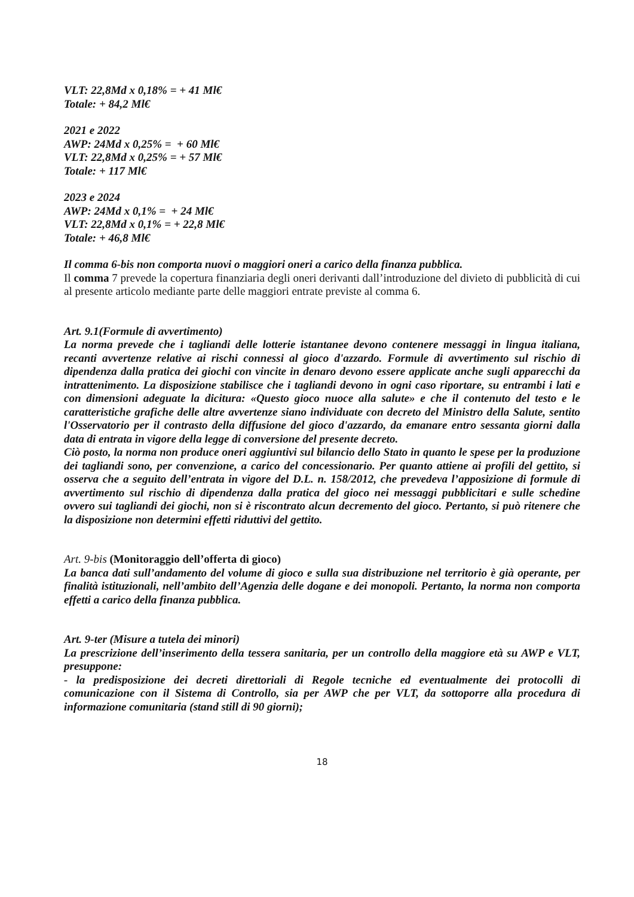VLT: 22,8Md x 0,18% = + 41 Ml€
Totale: + 84,2 Ml€
2021 e 2022
AWP: 24Md x 0,25% = + 60 Ml€
VLT: 22,8Md x 0,25% = + 57 Ml€
Totale: + 117 Ml€
2023 e 2024
AWP: 24Md x 0,1% = + 24 Ml€
VLT: 22,8Md x 0,1% = + 22,8 Ml€
Totale: + 46,8 Ml€
Il comma 6-bis non comporta nuovi o maggiori oneri a carico della finanza pubblica.
Il comma 7 prevede la copertura finanziaria degli oneri derivanti dall’introduzione del divieto di pubblicità di cui al presente articolo mediante parte delle maggiori entrate previste al comma 6.
Art. 9.1(Formule di avvertimento)
La norma prevede che i tagliandi delle lotterie istantanee devono contenere messaggi in lingua italiana, recanti avvertenze relative ai rischi connessi al gioco d'azzardo. Formule di avvertimento sul rischio di dipendenza dalla pratica dei giochi con vincite in denaro devono essere applicate anche sugli apparecchi da intrattenimento. La disposizione stabilisce che i tagliandi devono in ogni caso riportare, su entrambi i lati e con dimensioni adeguate la dicitura: «Questo gioco nuoce alla salute» e che il contenuto del testo e le caratteristiche grafiche delle altre avvertenze siano individuate con decreto del Ministro della Salute, sentito l'Osservatorio per il contrasto della diffusione del gioco d'azzardo, da emanare entro sessanta giorni dalla data di entrata in vigore della legge di conversione del presente decreto.
Ciò posto, la norma non produce oneri aggiuntivi sul bilancio dello Stato in quanto le spese per la produzione dei tagliandi sono, per convenzione, a carico del concessionario. Per quanto attiene ai profili del gettito, si osserva che a seguito dell’entrata in vigore del D.L. n. 158/2012, che prevedeva l’apposizione di formule di avvertimento sul rischio di dipendenza dalla pratica del gioco nei messaggi pubblicitari e sulle schedine ovvero sui tagliandi dei giochi, non si è riscontrato alcun decremento del gioco. Pertanto, si può ritenere che la disposizione non determini effetti riduttivi del gettito.
Art. 9-bis (Monitoraggio dell’offerta di gioco)
La banca dati sull’andamento del volume di gioco e sulla sua distribuzione nel territorio è già operante, per finalità istituzionali, nell’ambito dell’Agenzia delle dogane e dei monopoli. Pertanto, la norma non comporta effetti a carico della finanza pubblica.
Art. 9-ter (Misure a tutela dei minori)
La prescrizione dell’inserimento della tessera sanitaria, per un controllo della maggiore età su AWP e VLT, presuppone:
- la predisposizione dei decreti direttoriali di Regole tecniche ed eventualmente dei protocolli di comunicazione con il Sistema di Controllo, sia per AWP che per VLT, da sottoporre alla procedura di informazione comunitaria (stand still di 90 giorni);
18